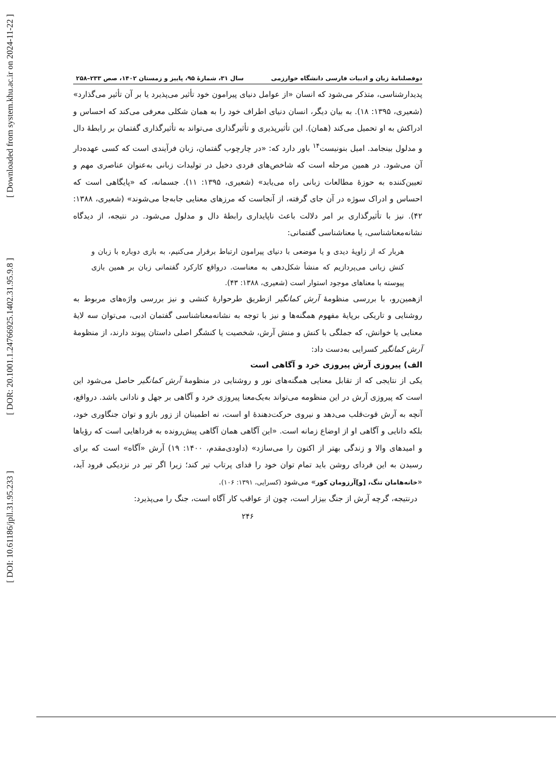[ Downloaded from system.khu.ac.ir on 2024-11-22 ]
[ DOR: 20.1001.1.24766925.1402.31.95.9.8 ]
[ DOI: 10.61186/jpll.31.95.233 ]
دوفصلنامۀ زبان و ادبیات فارسی دانشگاه خوارزمی سال ۳۱، شمارۀ ۹۵، پاییز و زمستان ۱۴۰۲، صص ۲۳۳–۲۵۸
پدیدارشناسی، متذکر می‌شود که انسان «از عوامل دنیای پیرامون خود تأثیر می‌پذیرد یا بر آن تأثیر می‌گذارد» (شعیری، ۱۳۹۵: ۱۸). به بیان دیگر، انسان دنیای اطراف خود را به همان شکلی معرفی می‌کند که احساس و ادراکش به او تحمیل می‌کند (همان). این تأثیرپذیری و تأثیرگذاری می‌تواند به تأثیرگذاری گفتمان بر رابطۀ دال و مدلول بینجامد. امیل بنونیست<sup>۱۴</sup> باور دارد که: «در چارچوب گفتمان، زبان فرآیندی است که کسی عهده‌دار آن می‌شود. در همین مرحله است که شاخص‌های فردی دخیل در تولیدات زبانی به‌عنوان عناصری مهم و تعیین‌کننده به حوزۀ مطالعات زبانی راه می‌یابد» (شعیری، ۱۳۹۵: ۱۱). جسمانه، که «پایگاهی است که احساس و ادراک سوژه در آن جای گرفته، از آنجاست که مرزهای معنایی جابه‌جا می‌شوند» (شعیری، ۱۳۸۸: ۴۲). نیز با تأثیرگذاری بر امر دلالت باعث ناپایداری رابطۀ دال و مدلول می‌شود. در نتیجه، از دیدگاه نشانه‌معناشناسی، یا معناشناسی گفتمانی:
هربار که از زاویۀ دیدی و یا موضعی با دنیای پیرامون ارتباط برقرار می‌کنیم، به بازی دوباره با زبان و کنش زبانی می‌پردازیم که منشأ شکل‌دهی به معناست. درواقع کارکرد گفتمانی زبان بر همین بازی پیوسته با معناهای موجود استوار است (شعیری، ۱۳۸۸: ۴۳).
ازهمین‌رو، با بررسی منظومۀ آرش کمانگیر ازطریق طرحوارۀ کنشی و نیز بررسی واژه‌های مربوط به روشنایی و تاریکی برپایۀ مفهوم همگنه‌ها و نیز با توجه به نشانه‌معناشناسی گفتمان ادبی، می‌توان سه لایۀ معنایی یا خوانش، که جملگی با کنش و منش آرش، شخصیت یا کنشگر اصلی داستان پیوند دارند، از منظومۀ آرش کمانگیر کسرایی به‌دست داد:
الف) پیروزی آرش پیروزی خرد و آگاهی است
یکی از نتایجی که از تقابل معنایی همگنه‌های نور و روشنایی در منظومۀ آرش کمانگیر حاصل می‌شود این است که پیروزی آرش در این منظومه می‌تواند به‌یک‌معنا پیروزی خرد و آگاهی بر جهل و نادانی باشد. درواقع، آنچه به آرش قوت‌قلب می‌دهد و نیروی حرکت‌دهندۀ او است، نه اطمینان از زور بازو و توان جنگاوری خود، بلکه دانایی و آگاهی او از اوضاع زمانه است. «این آگاهی همان آگاهی پیش‌رونده به فرداهایی است که رؤیاها و امیدهای والا و زندگی بهتر از اکنون را می‌سازد» (داودی‌مقدم، ۱۴۰۰: ۱۹) آرش «آگاه» است که برای رسیدن به این فردای روشن باید تمام توان خود را فدای پرتاب تیر کند؛ زیرا اگر تیر در نزدیکی فرود آید، «خانه‌هامان تنگ، [و]آرزومان کور» می‌شود (کسرایی، ۱۳۹۱: ۱۰۶).
درنتیجه، گرچه آرش از جنگ بیزار است، چون از عواقب کار آگاه است، جنگ را می‌پذیرد:
۲۴۶